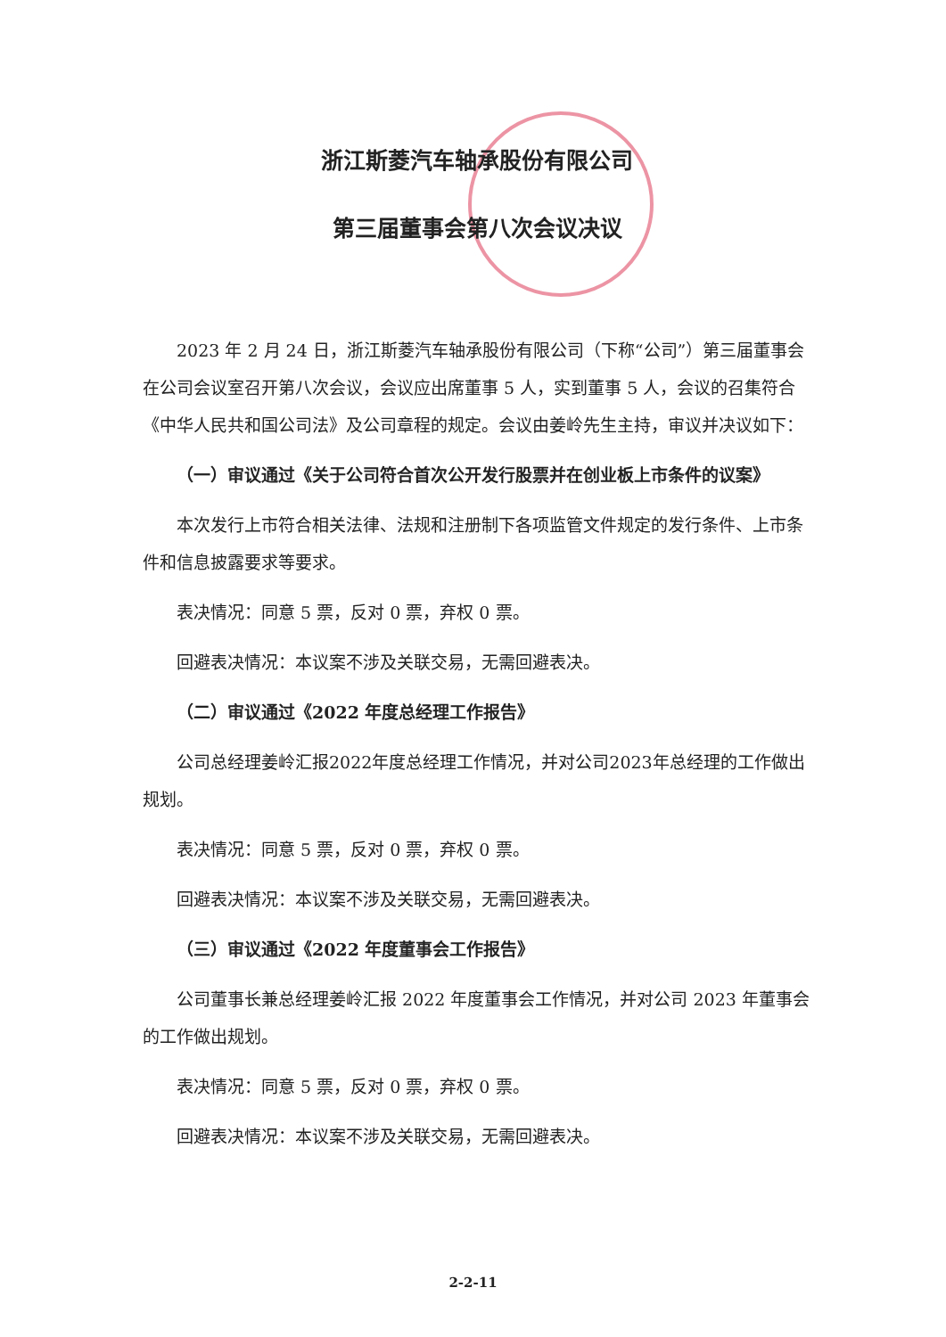浙江斯菱汽车轴承股份有限公司
第三届董事会第八次会议决议
2023 年 2 月 24 日，浙江斯菱汽车轴承股份有限公司（下称“公司”）第三届董事会在公司会议室召开第八次会议，会议应出席董事 5 人，实到董事 5 人，会议的召集符合《中华人民共和国公司法》及公司章程的规定。会议由姜岭先生主持，审议并决议如下：
（一）审议通过《关于公司符合首次公开发行股票并在创业板上市条件的议案》
本次发行上市符合相关法律、法规和注册制下各项监管文件规定的发行条件、上市条件和信息披露要求等要求。
表决情况：同意 5 票，反对 0 票，弃权 0 票。
回避表决情况：本议案不涉及关联交易，无需回避表决。
（二）审议通过《2022 年度总经理工作报告》
公司总经理姜岭汇报2022年度总经理工作情况，并对公司2023年总经理的工作做出规划。
表决情况：同意 5 票，反对 0 票，弃权 0 票。
回避表决情况：本议案不涉及关联交易，无需回避表决。
（三）审议通过《2022 年度董事会工作报告》
公司董事长兼总经理姜岭汇报 2022 年度董事会工作情况，并对公司 2023 年董事会的工作做出规划。
表决情况：同意 5 票，反对 0 票，弃权 0 票。
回避表决情况：本议案不涉及关联交易，无需回避表决。
2-2-11